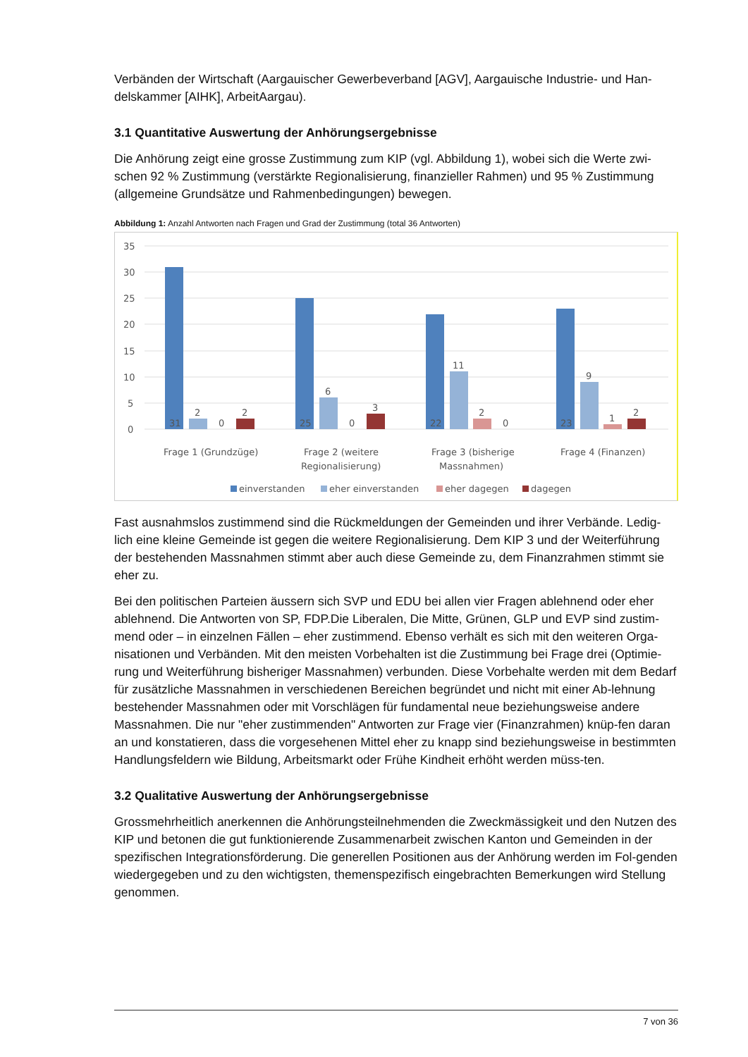Verbänden der Wirtschaft (Aargauischer Gewerbeverband [AGV], Aargauische Industrie- und Han-delskammer [AIHK], ArbeitAargau).
3.1 Quantitative Auswertung der Anhörungsergebnisse
Die Anhörung zeigt eine grosse Zustimmung zum KIP (vgl. Abbildung 1), wobei sich die Werte zwi-schen 92 % Zustimmung (verstärkte Regionalisierung, finanzieller Rahmen) und 95 % Zustimmung (allgemeine Grundsätze und Rahmenbedingungen) bewegen.
Abbildung 1: Anzahl Antworten nach Fragen und Grad der Zustimmung (total 36 Antworten)
35
30
25
20
15
10
5
0
31
2
0
2
25
6
0
3
22
11
2
0
23
9
1
2
Frage 1 (Grundzüge)
Frage 2 (weitere
Regionalisierung)
Frage 3 (bisherige
Massnahmen)
Frage 4 (Finanzen)
einverstanden
eher einverstanden
eher dagegen
dagegen
Fast ausnahmslos zustimmend sind die Rückmeldungen der Gemeinden und ihrer Verbände. Ledig-lich eine kleine Gemeinde ist gegen die weitere Regionalisierung. Dem KIP 3 und der Weiterführung der bestehenden Massnahmen stimmt aber auch diese Gemeinde zu, dem Finanzrahmen stimmt sie eher zu.
Bei den politischen Parteien äussern sich SVP und EDU bei allen vier Fragen ablehnend oder eher ablehnend. Die Antworten von SP, FDP.Die Liberalen, Die Mitte, Grünen, GLP und EVP sind zustim-mend oder – in einzelnen Fällen – eher zustimmend. Ebenso verhält es sich mit den weiteren Orga-nisationen und Verbänden. Mit den meisten Vorbehalten ist die Zustimmung bei Frage drei (Optimie-rung und Weiterführung bisheriger Massnahmen) verbunden. Diese Vorbehalte werden mit dem Bedarf für zusätzliche Massnahmen in verschiedenen Bereichen begründet und nicht mit einer Ab-lehnung bestehender Massnahmen oder mit Vorschlägen für fundamental neue beziehungsweise andere Massnahmen. Die nur "eher zustimmenden" Antworten zur Frage vier (Finanzrahmen) knüp-fen daran an und konstatieren, dass die vorgesehenen Mittel eher zu knapp sind beziehungsweise in bestimmten Handlungsfeldern wie Bildung, Arbeitsmarkt oder Frühe Kindheit erhöht werden müss-ten.
3.2 Qualitative Auswertung der Anhörungsergebnisse
Grossmehrheitlich anerkennen die Anhörungsteilnehmenden die Zweckmässigkeit und den Nutzen des KIP und betonen die gut funktionierende Zusammenarbeit zwischen Kanton und Gemeinden in der spezifischen Integrationsförderung. Die generellen Positionen aus der Anhörung werden im Fol-genden wiedergegeben und zu den wichtigsten, themenspezifisch eingebrachten Bemerkungen wird Stellung genommen.
7 von 36